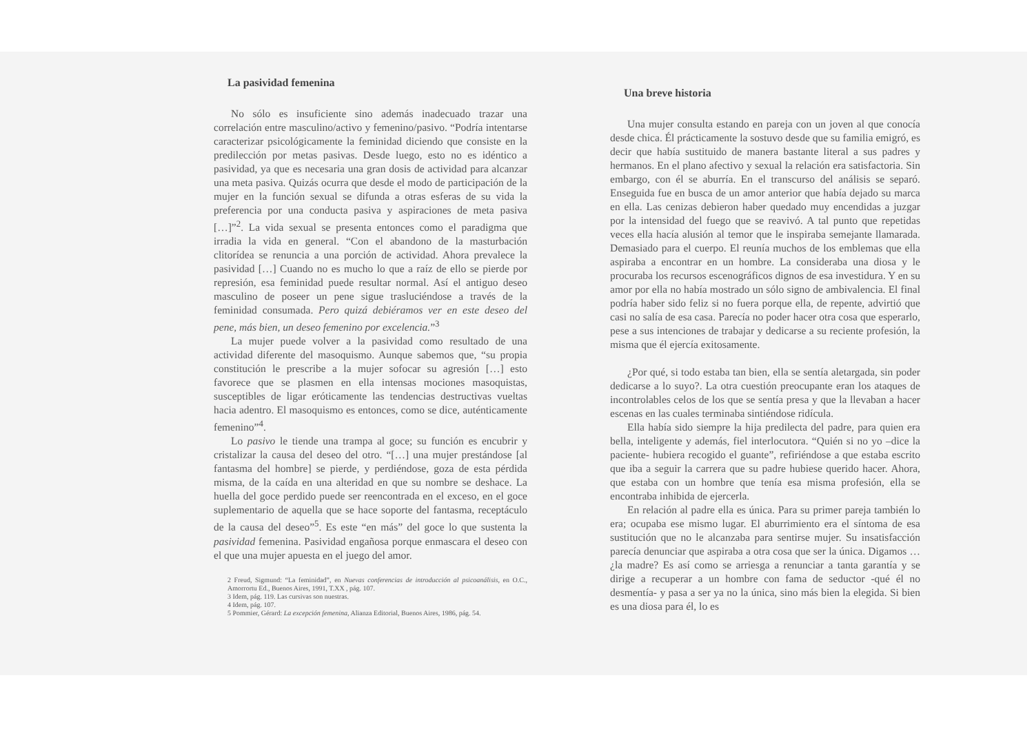La pasividad femenina
No sólo es insuficiente sino además inadecuado trazar una correlación entre masculino/activo y femenino/pasivo. “Podría intentarse caracterizar psicológicamente la feminidad diciendo que consiste en la predilección por metas pasivas. Desde luego, esto no es idéntico a pasividad, ya que es necesaria una gran dosis de actividad para alcanzar una meta pasiva. Quizás ocurra que desde el modo de participación de la mujer en la función sexual se difunda a otras esferas de su vida la preferencia por una conducta pasiva y aspiraciones de meta pasiva […]”<sup>2</sup>. La vida sexual se presenta entonces como el paradigma que irradia la vida en general. “Con el abandono de la masturbación clitorídea se renuncia a una porción de actividad. Ahora prevalece la pasividad […] Cuando no es mucho lo que a raíz de ello se pierde por represión, esa feminidad puede resultar normal. Así el antiguo deseo masculino de poseer un pene sigue trasluciéndose a través de la feminidad consumada. Pero quizá debiéramos ver en este deseo del pene, más bien, un deseo femenino por excelencia.”<sup>3</sup>
La mujer puede volver a la pasividad como resultado de una actividad diferente del masoquismo. Aunque sabemos que, “su propia constitución le prescribe a la mujer sofocar su agresión […] esto favorece que se plasmen en ella intensas mociones masoquistas, susceptibles de ligar eróticamente las tendencias destructivas vueltas hacia adentro. El masoquismo es entonces, como se dice, auténticamente femenino”<sup>4</sup>.
Lo pasivo le tiende una trampa al goce; su función es encubrir y cristalizar la causa del deseo del otro. “[…] una mujer prestándose [al fantasma del hombre] se pierde, y perdiéndose, goza de esta pérdida misma, de la caída en una alteridad en que su nombre se deshace. La huella del goce perdido puede ser reencontrada en el exceso, en el goce suplementario de aquella que se hace soporte del fantasma, receptáculo de la causa del deseo”<sup>5</sup>. Es este “en más” del goce lo que sustenta la pasividad femenina. Pasividad engañosa porque enmascara el deseo con el que una mujer apuesta en el juego del amor.
2 Freud, Sigmund: “La feminidad”, en Nuevas conferencias de introducción al psicoanálisis, en O.C., Amorrortu Ed., Buenos Aires, 1991, T.XX , pág. 107.
3 Idem, pág. 119. Las cursivas son nuestras.
4 Idem, pág. 107.
5 Pommier, Gérard: La excepción femenina, Alianza Editorial, Buenos Aires, 1986, pág. 54.
Una breve historia
Una mujer consulta estando en pareja con un joven al que conocía desde chica. Él prácticamente la sostuvo desde que su familia emigró, es decir que había sustituido de manera bastante literal a sus padres y hermanos. En el plano afectivo y sexual la relación era satisfactoria. Sin embargo, con él se aburría. En el transcurso del análisis se separó. Enseguida fue en busca de un amor anterior que había dejado su marca en ella. Las cenizas debieron haber quedado muy encendidas a juzgar por la intensidad del fuego que se reavivó. A tal punto que repetidas veces ella hacía alusión al temor que le inspiraba semejante llamarada. Demasiado para el cuerpo. El reunía muchos de los emblemas que ella aspiraba a encontrar en un hombre. La consideraba una diosa y le procuraba los recursos escenográficos dignos de esa investidura. Y en su amor por ella no había mostrado un sólo signo de ambivalencia. El final podría haber sido feliz si no fuera porque ella, de repente, advirtió que casi no salía de esa casa. Parecía no poder hacer otra cosa que esperarlo, pese a sus intenciones de trabajar y dedicarse a su reciente profesión, la misma que él ejercía exitosamente.
¿Por qué, si todo estaba tan bien, ella se sentía aletargada, sin poder dedicarse a lo suyo?. La otra cuestión preocupante eran los ataques de incontrolables celos de los que se sentía presa y que la llevaban a hacer escenas en las cuales terminaba sintiéndose ridícula.
Ella había sido siempre la hija predilecta del padre, para quien era bella, inteligente y además, fiel interlocutora. “Quién si no yo –dice la paciente- hubiera recogido el guante”, refiriéndose a que estaba escrito que iba a seguir la carrera que su padre hubiese querido hacer. Ahora, que estaba con un hombre que tenía esa misma profesión, ella se encontraba inhibida de ejercerla.
En relación al padre ella es única. Para su primer pareja también lo era; ocupaba ese mismo lugar. El aburrimiento era el síntoma de esa sustitución que no le alcanzaba para sentirse mujer. Su insatisfacción parecía denunciar que aspiraba a otra cosa que ser la única. Digamos … ¿la madre? Es así como se arriesga a renunciar a tanta garantía y se dirige a recuperar a un hombre con fama de seductor -qué él no desmentía- y pasa a ser ya no la única, sino más bien la elegida. Si bien es una diosa para él, lo es